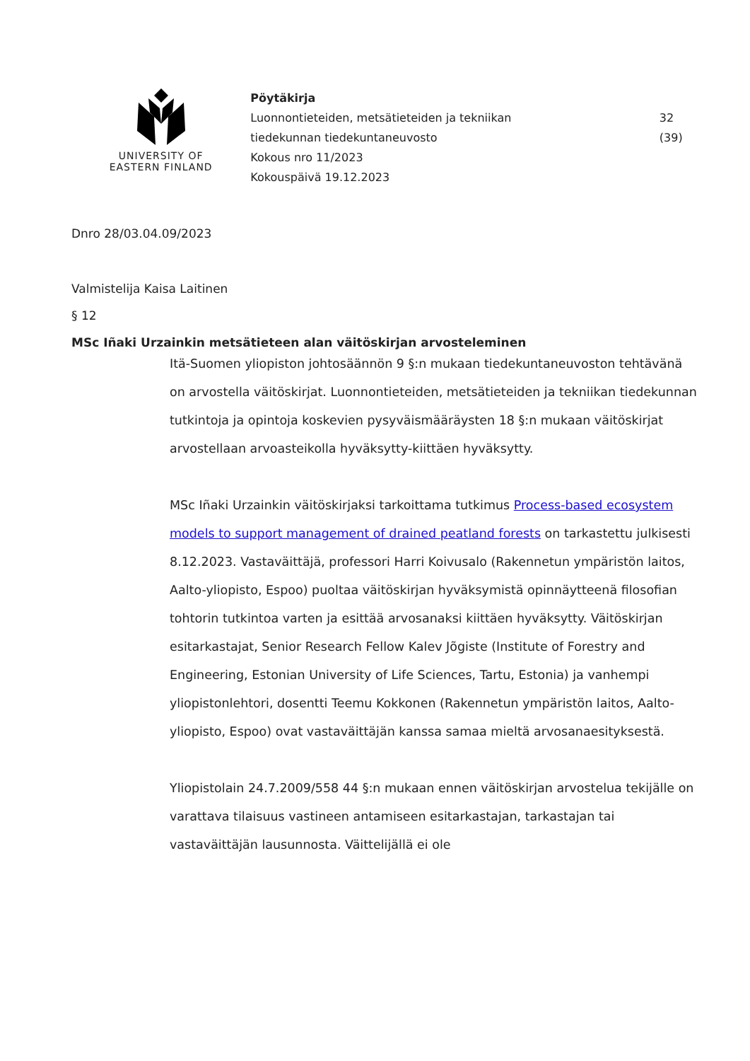UNIVERSITY OF
EASTERN FINLAND
Pöytäkirja
Luonnontieteiden, metsätieteiden ja tekniikan
tiedekunnan tiedekuntaneuvosto
Kokous nro 11/2023
Kokouspäivä 19.12.2023
32 (39)
Dnro 28/03.04.09/2023
Valmistelija Kaisa Laitinen
§ 12
MSc Iñaki Urzainkin metsätieteen alan väitöskirjan arvosteleminen
Itä-Suomen yliopiston johtosäännön 9 §:n mukaan tiedekuntaneuvoston tehtävänä on arvostella väitöskirjat. Luonnontieteiden, metsätieteiden ja tekniikan tiedekunnan tutkintoja ja opintoja koskevien pysyväismääräysten 18 §:n mukaan väitöskirjat arvostellaan arvoasteikolla hyväksytty-kiittäen hyväksytty.
MSc Iñaki Urzainkin väitöskirjaksi tarkoittama tutkimus Process-based ecosystem models to support management of drained peatland forests on tarkastettu julkisesti 8.12.2023. Vastaväittäjä, professori Harri Koivusalo (Rakennetun ympäristön laitos, Aalto-yliopisto, Espoo) puoltaa väitöskirjan hyväksymistä opinnäytteenä filosofian tohtorin tutkintoa varten ja esittää arvosanaksi kiittäen hyväksytty. Väitöskirjan esitarkastajat, Senior Research Fellow Kalev Jõgiste (Institute of Forestry and Engineering, Estonian University of Life Sciences, Tartu, Estonia) ja vanhempi yliopistonlehtori, dosentti Teemu Kokkonen (Rakennetun ympäristön laitos, Aalto-yliopisto, Espoo) ovat vastaväittäjän kanssa samaa mieltä arvosanaesityksestä.
Yliopistolain 24.7.2009/558 44 §:n mukaan ennen väitöskirjan arvostelua tekijälle on varattava tilaisuus vastineen antamiseen esitarkastajan, tarkastajan tai vastaväittäjän lausunnosta. Väittelijällä ei ole